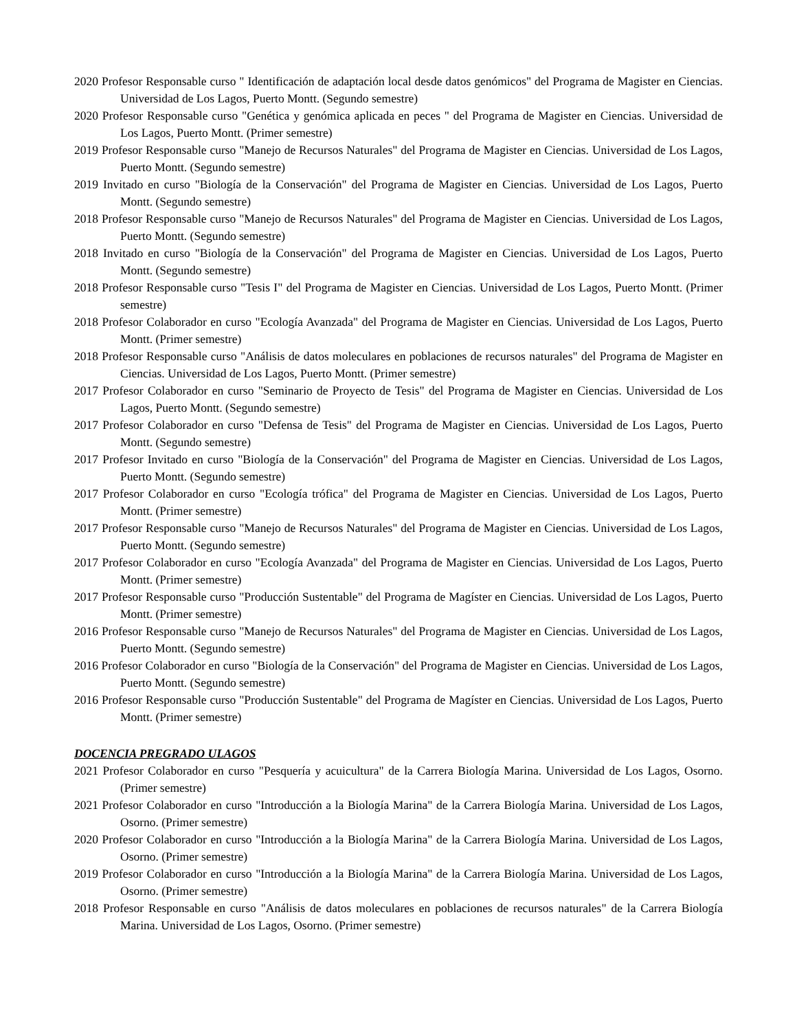2020 Profesor Responsable curso " Identificación de adaptación local desde datos genómicos" del Programa de Magister en Ciencias. Universidad de Los Lagos, Puerto Montt. (Segundo semestre)
2020 Profesor Responsable curso "Genética y genómica aplicada en peces " del Programa de Magister en Ciencias. Universidad de Los Lagos, Puerto Montt. (Primer semestre)
2019 Profesor Responsable curso "Manejo de Recursos Naturales" del Programa de Magister en Ciencias. Universidad de Los Lagos, Puerto Montt. (Segundo semestre)
2019 Invitado en curso "Biología de la Conservación" del Programa de Magister en Ciencias. Universidad de Los Lagos, Puerto Montt. (Segundo semestre)
2018 Profesor Responsable curso "Manejo de Recursos Naturales" del Programa de Magister en Ciencias. Universidad de Los Lagos, Puerto Montt. (Segundo semestre)
2018 Invitado en curso "Biología de la Conservación" del Programa de Magister en Ciencias. Universidad de Los Lagos, Puerto Montt. (Segundo semestre)
2018 Profesor Responsable curso "Tesis I" del Programa de Magister en Ciencias. Universidad de Los Lagos, Puerto Montt. (Primer semestre)
2018 Profesor Colaborador en curso "Ecología Avanzada" del Programa de Magister en Ciencias. Universidad de Los Lagos, Puerto Montt. (Primer semestre)
2018 Profesor Responsable curso "Análisis de datos moleculares en poblaciones de recursos naturales" del Programa de Magister en Ciencias. Universidad de Los Lagos, Puerto Montt. (Primer semestre)
2017 Profesor Colaborador en curso "Seminario de Proyecto de Tesis" del Programa de Magister en Ciencias. Universidad de Los Lagos, Puerto Montt. (Segundo semestre)
2017 Profesor Colaborador en curso "Defensa de Tesis" del Programa de Magister en Ciencias. Universidad de Los Lagos, Puerto Montt. (Segundo semestre)
2017 Profesor Invitado en curso "Biología de la Conservación" del Programa de Magister en Ciencias. Universidad de Los Lagos, Puerto Montt. (Segundo semestre)
2017 Profesor Colaborador en curso "Ecología trófica" del Programa de Magister en Ciencias. Universidad de Los Lagos, Puerto Montt. (Primer semestre)
2017 Profesor Responsable curso "Manejo de Recursos Naturales" del Programa de Magister en Ciencias. Universidad de Los Lagos, Puerto Montt. (Segundo semestre)
2017 Profesor Colaborador en curso "Ecología Avanzada" del Programa de Magister en Ciencias. Universidad de Los Lagos, Puerto Montt. (Primer semestre)
2017 Profesor Responsable curso "Producción Sustentable" del Programa de Magíster en Ciencias. Universidad de Los Lagos, Puerto Montt. (Primer semestre)
2016 Profesor Responsable curso "Manejo de Recursos Naturales" del Programa de Magister en Ciencias. Universidad de Los Lagos, Puerto Montt. (Segundo semestre)
2016 Profesor Colaborador en curso "Biología de la Conservación" del Programa de Magister en Ciencias. Universidad de Los Lagos, Puerto Montt. (Segundo semestre)
2016 Profesor Responsable curso "Producción Sustentable" del Programa de Magíster en Ciencias. Universidad de Los Lagos, Puerto Montt. (Primer semestre)
DOCENCIA PREGRADO ULAGOS
2021 Profesor Colaborador en curso "Pesquería y acuicultura" de la Carrera Biología Marina. Universidad de Los Lagos, Osorno. (Primer semestre)
2021 Profesor Colaborador en curso "Introducción a la Biología Marina" de la Carrera Biología Marina. Universidad de Los Lagos, Osorno. (Primer semestre)
2020 Profesor Colaborador en curso "Introducción a la Biología Marina" de la Carrera Biología Marina. Universidad de Los Lagos, Osorno. (Primer semestre)
2019 Profesor Colaborador en curso "Introducción a la Biología Marina" de la Carrera Biología Marina. Universidad de Los Lagos, Osorno. (Primer semestre)
2018 Profesor Responsable en curso "Análisis de datos moleculares en poblaciones de recursos naturales" de la Carrera Biología Marina. Universidad de Los Lagos, Osorno. (Primer semestre)